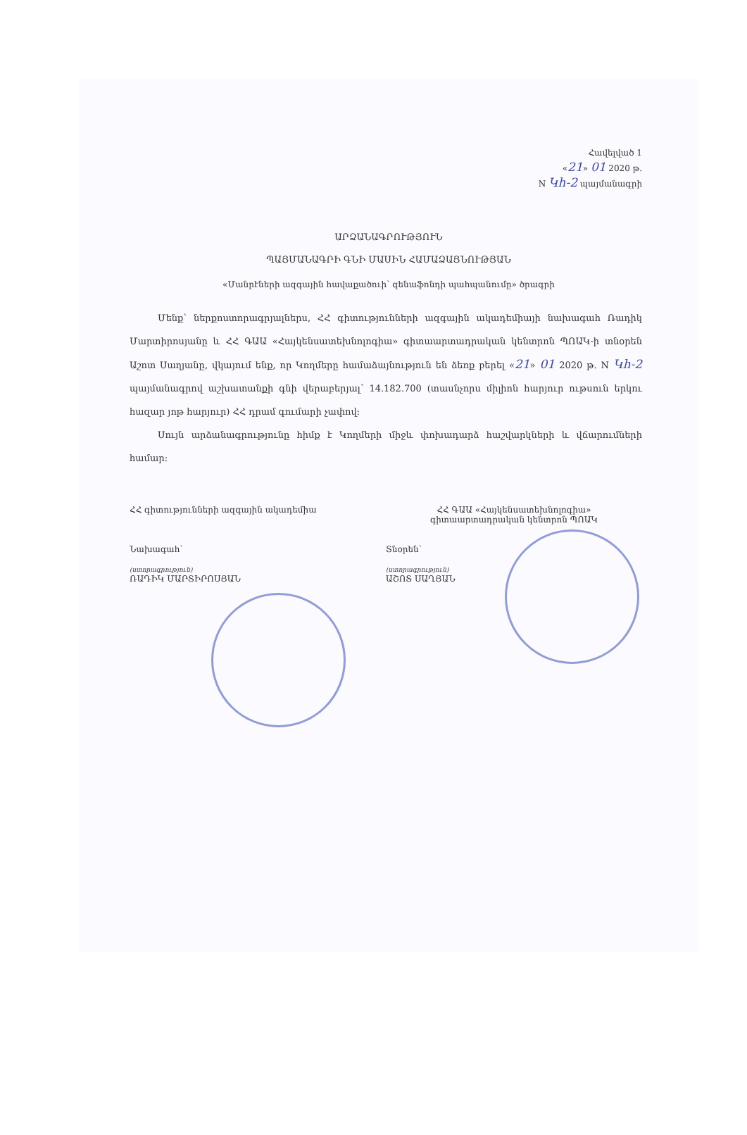Հավելված 1
«21» 01 2020 թ.
N Կհ-2 պայմանագրի
ԱՐՁԱՆԱԳՐՈՒԹՅՈՒՆ
ՊԱՅՄԱՆԱԳՐԻ ԳՆԻ ՄԱՍԻՆ ՀԱՄԱՁԱՅՆՈՒԹՅԱՆ
«Մանրէների ազգային հավաքածուի՝ գենաֆոնդի պահպանումը» ծրագրի
Մենք՝ ներքոստորագրյալներս, ՀՀ գիտությունների ազգային ակադեմիայի նախագահ Ռադիկ Մարտիրոսյանը և ՀՀ ԳԱԱ «Հայկենսատեխնոլոգիա» գիտաարտադրական կենտրոն ՊՈԱԿ-ի տնօրեն Աշոտ Սաղյանը, վկայում ենք, որ Կողմերը համաձայնություն են ձեռք բերել «21» 01 2020 թ. N Կհ-2 պայմանագրով աշխատանքի գնի վերաբերյալ՝ 14.182.700 (տասնչորս միլիոն հարյուր ութսուն երկու հազար յոթ հարյուր) ՀՀ դրամ գումարի չափով:
Սույն արձանագրությունը հիմք է Կողմերի միջև փոխադարձ հաշվարկների և վճարումների համար:
ՀՀ գիտությունների ազգային ակադեմիա
Նախագահ՝
(ստորագրություն)
ՌԱԴԻԿ ՄԱՐՏԻՐՈՍՅԱՆ
ՀՀ ԳԱԱ «Հայկենսատեխնոլոգիա»
գիտաարտադրական կենտրոն ՊՈԱԿ
Տնօրեն՝
(ստորագրություն)
ԱՇՈՏ ՍԱՂՅԱՆ